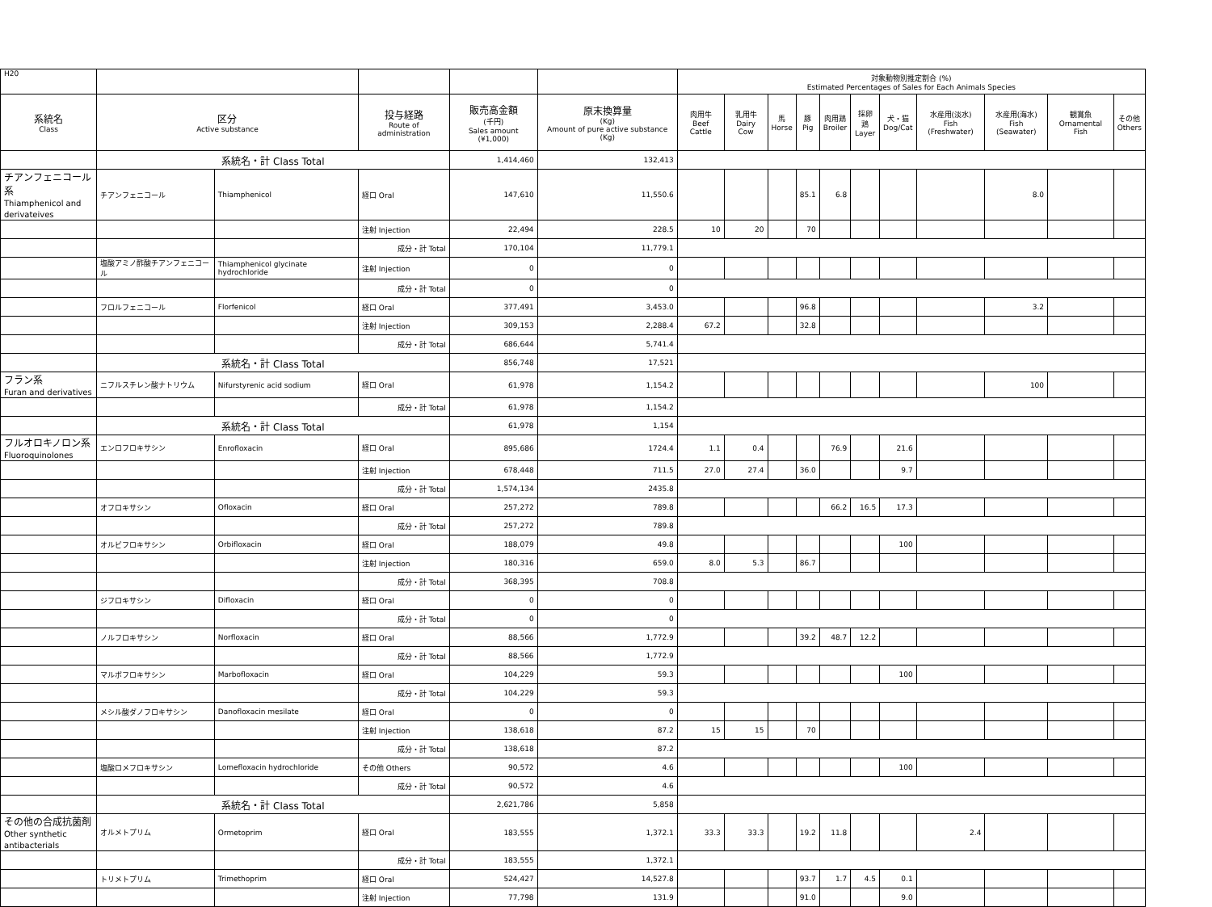| H20 | | | | | | 対象動物別推定割合 (%) Estimated Percentages of Sales for Each Animals Species | | | | | | | | | | |
| --- | --- | --- | --- | --- | --- | --- | --- | --- | --- | --- | --- | --- | --- | --- | --- | --- |
| 系統名 Class | 区分 Active substance | | 投与経路 Route of administration | 販売高金額 (千円) Sales amount (¥1,000) | 原末換算量 (Kg) Amount of pure active substance (Kg) | 肉用牛 Beef Cattle | 乳用牛 Dairy Cow | 馬 Horse | 豚 Pig | 肉用鶏 Broiler | 採卵鶏 Layer | 犬・猫 Dog/Cat | 水産用(淡水) Fish (Freshwater) | 水産用(海水) Fish (Seawater) | 観賞魚 Ornamental Fish | その他 Others |
| | 系統名・計 Class Total | | | 1,414,460 | 132,413 | | | | | | | | | | | |
| チアンフェニコール系 Thiamphenicol and derivateives | チアンフェニコール | Thiamphenicol | 経口 Oral | 147,610 | 11,550.6 | | | | 85.1 | 6.8 | | | | 8.0 | | |
| | | | 注射 Injection | 22,494 | 228.5 | 10 | 20 | | 70 | | | | | | | |
| | | | 成分・計 Total | 170,104 | 11,779.1 | | | | | | | | | | | |
| | 塩酸アミノ酢酸チアンフェニコール | Thiamphenicol glycinate hydrochloride | 注射 Injection | 0 | 0 | | | | | | | | | | | |
| | | | 成分・計 Total | 0 | 0 | | | | | | | | | | | |
| | フロルフェニコール | Florfenicol | 経口 Oral | 377,491 | 3,453.0 | | | | 96.8 | | | | | 3.2 | | |
| | | | 注射 Injection | 309,153 | 2,288.4 | 67.2 | | | 32.8 | | | | | | | |
| | | | 成分・計 Total | 686,644 | 5,741.4 | | | | | | | | | | | |
| | 系統名・計 Class Total | | | 856,748 | 17,521 | | | | | | | | | | | |
| フラン系 Furan and derivatives | ニフルスチレン酸ナトリウム | Nifurstyrenic acid sodium | 経口 Oral | 61,978 | 1,154.2 | | | | | | | | | 100 | | |
| | | | 成分・計 Total | 61,978 | 1,154.2 | | | | | | | | | | | |
| | 系統名・計 Class Total | | | 61,978 | 1,154 | | | | | | | | | | | |
| フルオロキノロン系 Fluoroquinolones | エンロフロキサシン | Enrofloxacin | 経口 Oral | 895,686 | 1724.4 | 1.1 | 0.4 | | | 76.9 | | 21.6 | | | | |
| | | | 注射 Injection | 678,448 | 711.5 | 27.0 | 27.4 | | 36.0 | | | 9.7 | | | | |
| | | | 成分・計 Total | 1,574,134 | 2435.8 | | | | | | | | | | | |
| | オフロキサシン | Ofloxacin | 経口 Oral | 257,272 | 789.8 | | | | | 66.2 | 16.5 | 17.3 | | | | |
| | | | 成分・計 Total | 257,272 | 789.8 | | | | | | | | | | | |
| | オルビフロキサシン | Orbifloxacin | 経口 Oral | 188,079 | 49.8 | | | | | | | 100 | | | | |
| | | | 注射 Injection | 180,316 | 659.0 | 8.0 | 5.3 | | 86.7 | | | | | | | |
| | | | 成分・計 Total | 368,395 | 708.8 | | | | | | | | | | | |
| | ジフロキサシン | Difloxacin | 経口 Oral | 0 | 0 | | | | | | | | | | | |
| | | | 成分・計 Total | 0 | 0 | | | | | | | | | | | |
| | ノルフロキサシン | Norfloxacin | 経口 Oral | 88,566 | 1,772.9 | | | | 39.2 | 48.7 | 12.2 | | | | | |
| | | | 成分・計 Total | 88,566 | 1,772.9 | | | | | | | | | | | |
| | マルボフロキサシン | Marbofloxacin | 経口 Oral | 104,229 | 59.3 | | | | | | | 100 | | | | |
| | | | 成分・計 Total | 104,229 | 59.3 | | | | | | | | | | | |
| | メシル酸ダノフロキサシン | Danofloxacin mesilate | 経口 Oral | 0 | 0 | | | | | | | | | | | |
| | | | 注射 Injection | 138,618 | 87.2 | 15 | 15 | | 70 | | | | | | | |
| | | | 成分・計 Total | 138,618 | 87.2 | | | | | | | | | | | |
| | 塩酸ロメフロキサシン | Lomefloxacin hydrochloride | その他 Others | 90,572 | 4.6 | | | | | | | 100 | | | | |
| | | | 成分・計 Total | 90,572 | 4.6 | | | | | | | | | | | |
| | 系統名・計 Class Total | | | 2,621,786 | 5,858 | | | | | | | | | | | |
| その他の合成抗菌剤 Other synthetic antibacterials | オルメトプリム | Ormetoprim | 経口 Oral | 183,555 | 1,372.1 | 33.3 | 33.3 | | 19.2 | 11.8 | | | 2.4 | | | |
| | | | 成分・計 Total | 183,555 | 1,372.1 | | | | | | | | | | | |
| | トリメトプリム | Trimethoprim | 経口 Oral | 524,427 | 14,527.8 | | | | 93.7 | 1.7 | 4.5 | 0.1 | | | | |
| | | | 注射 Injection | 77,798 | 131.9 | | | | 91.0 | | | 9.0 | | | | |